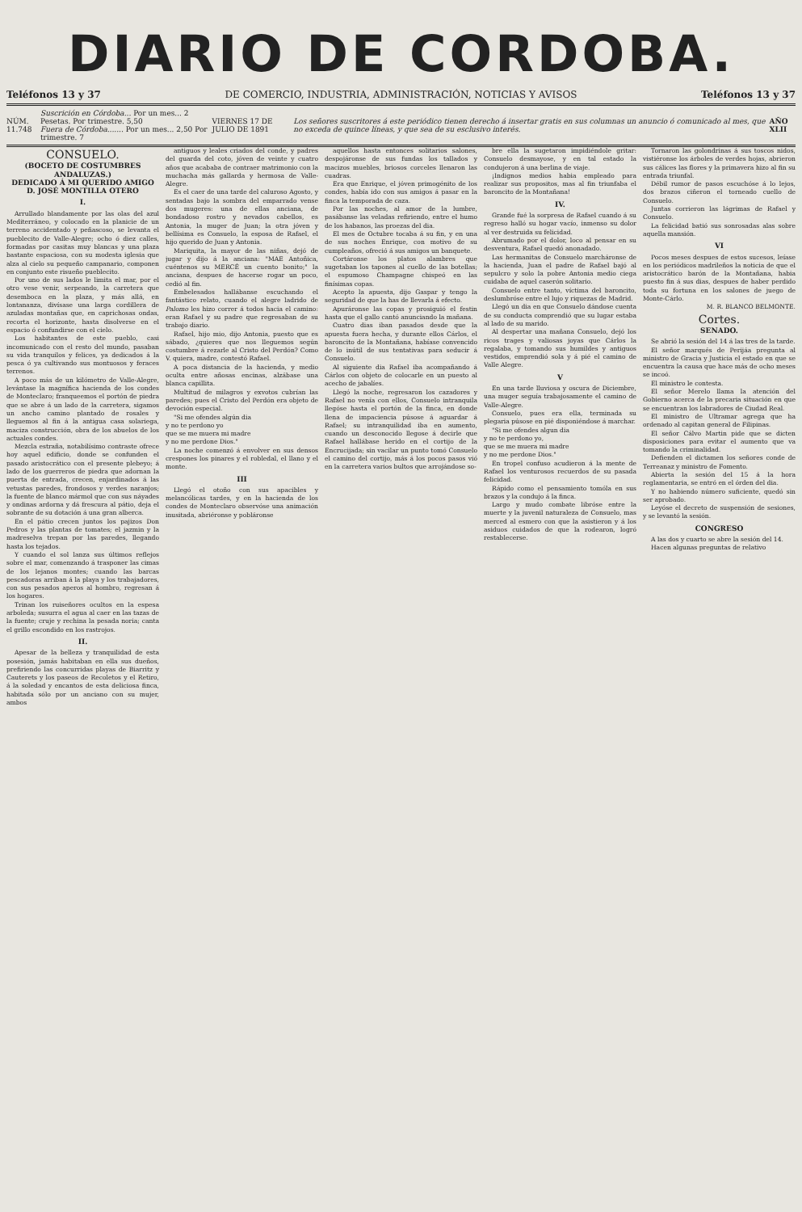DIARIO DE CORDOBA.
Teléfonos 13 y 37 DE COMERCIO, INDUSTRIA, ADMINISTRACIÓN, NOTICIAS Y AVISOS Teléfonos 13 y 37
NÚM. 11.748 Suscrición en Córdoba... Por un mes... 2 Pesetas. Por trimestre. 5,50
Fuera de Córdoba....... Por un mes... 2,50 Por trimestre. 7 VIERNES 17 DE JULIO DE 1891 Los señores suscritores á este periódico tienen derecho á insertar gratis en sus columnas un anuncio ó comunicado al mes, que no exceda de quince líneas, y que sea de su esclusivo interés. AÑO XLII
CONSUELO.
(BOCETO DE COSTUMBRES ANDALUZAS.)
DEDICADO Á MI QUERIDO AMIGO D. JOSÉ MONTILLA OTERO
I.
Arrullado blandamente por las olas del azul Mediterráneo, y colocado en la planicie de un terreno accidentado y peñascoso, se levanta el pueblecito de Valle-Alegre; ocho ó diez calles, formadas por casitas muy blancas y una plaza bastante espaciosa, con su modesta iglesia que alza al cielo su pequeño campanario, componen en conjunto este risueño pueblecito.
Por uno de sus lados le limita el mar, por el otro vese venir, serpeando, la carretera que desemboca en la plaza, y más allá, en lontananza, divísase una larga cordillera de azuladas montañas que, en caprichosas ondas, recorta el horizonte, hasta disolverse en el espacio ó confundirse con el cielo.
Los habitantes de este pueblo, casi incomunicado con el resto del mundo, pasaban su vida tranquilos y felices, ya dedicados á la pesca ó ya cultivando sus montuosos y feraces terrenos.
A poco más de un kilómetro de Valle-Alegre, levántase la magnífica hacienda de los condes de Monteclaro; franqueemos el portón de piedra que se abre á un lado de la carretera, sigamos un ancho camino plantado de rosales y lleguemos al fin á la antigua casa solariega, maciza construcción, obra de los abuelos de los actuales condes.
Mezcla estraña, notabilísimo contraste ofrece hoy aquel edificio, donde se confunden el pasado aristocrático con el presente plebeyo; á lado de los guerreros de piedra que adornan la puerta de entrada, crecen, enjardinados á las vetustas paredes, frondosos y verdes naranjos; la fuente de blanco mármol que con sus náyades y ondinas ardorna y dá frescura al pátio, deja el sobrante de su dotación á una gran alberca.
En el pátio crecen juntos los pajizos Don Pedros y las plantas de tomates; el jazmin y la madreselva trepan por las paredes, llegando hasta los tejados.
Y cuando el sol lanza sus últimos reflejos sobre el mar, comenzando á trasponer las cimas de los lejanos montes; cuando las barcas pescadoras arriban á la playa y los trabajadores, con sus pesados aperos al hombro, regresan á los hogares.
Trinan los ruiseñores ocultos en la espesa arboleda; susurra el agua al caer en las tazas de la fuente; cruje y rechina la pesada noria; canta el grillo escondido en los rastrojos.
II.
Apesar de la belleza y tranquilidad de esta posesión, jamás habitaban en ella sus dueños, prefiriendo las concurridas playas de Biarritz y Cauterets y los paseos de Recoletos y el Retiro, á la soledad y encantos de esta deliciosa finca, habitada sólo por un anciano con su mujer, ambos
antiguos y leales criados del conde, y padres del guarda del coto, jóven de veinte y cuatro años que acababa de contraer matrimonio con la muchacha más gallarda y hermosa de Valle-Alegre.
Es el caer de una tarde del caluroso Agosto, y sentadas bajo la sombra del emparrado vense dos mugeres: una de ellas anciana, de bondadoso rostro y nevados cabellos, es Antonia, la muger de Juan; la otra jóven y bellísima es Consuelo, la esposa de Rafael, el hijo querido de Juan y Antonia.
Mariquita, la mayor de las niñas, dejó de jugar y dijo á la anciana: "MAE Antoñica, cuéntenos su MERCÉ un cuento bonito;" la anciana, despues de hacerse rogar un poco, cedió al fin.
Embelesados hallábanse escuchando el fantástico relato, cuando el alegre ladrido de Palomo les hizo correr á todos hacia el camino: eran Rafael y su padre que regresaban de su trabajo diario.
Rafael, hijo mio, dijo Antonia, puesto que es sábado, ¿quieres que nos lleguemos según costumbre á rezarle al Cristo del Perdón? Como V. quiera, madre, contestó Rafael.
A poca distancia de la hacienda, y medio oculta entre añosas encinas, alzábase una blanca capillita.
Multitud de milagros y exvotos cubrían las paredes; pues el Cristo del Perdón era objeto de devoción especial.
"Si me ofendes algún dia
y no te perdono yo
que se me muera mi madre
y no me perdone Dios."
La noche comenzó á envolver en sus densos crespones los pinares y el robledal, el llano y el monte.
III
Llegó el otoño con sus apacibles y melancólicas tardes, y en la hacienda de los condes de Monteclaro observóse una animación inusitada, abriéronse y pobláronse
aquellos hasta entonces solitarios salones, despojáronse de sus fundas los tallados y macizos muebles, briosos corceles llenaron las cuadras.
Era que Enrique, el jóven primogénito de los condes, había ido con sus amigos á pasar en la finca la temporada de caza.
Por las noches, al amor de la lumbre, pasábanse las veladas refiriendo, entre el humo de los habanos, las proezas del dia.
El mes de Octubre tocaba á su fin, y en una de sus noches Enrique, con motivo de su cumpleaños, ofreció á sus amigos un banquete.
Cortáronse los platos alambres que sugetaban los tapones al cuello de las botellas; el espumoso Champagne chispeó en las finísimas copas.
Acepto la apuesta, dijo Gaspar y tengo la seguridad de que la has de llevarla á efecto.
Apuráronse las copas y prosiguió el festin hasta que el gallo cantó anunciando la mañana.
Cuatro dias iban pasados desde que la apuesta fuera hecha, y durante ellos Cárlos, el baroncito de la Montañana, habíase convencido de lo inútil de sus tentativas para seducir á Consuelo.
Al siguiente dia Rafael iba acompañando á Cárlos con objeto de colocarle en un puesto al acecho de jabalíes.
Llegó la noche, regresaron los cazadores y Rafael no venía con ellos, Consuelo intranquila llegóse hasta el portón de la finca, en donde llena de impaciencia púsose á aguardar á Rafael; su intranquilidad iba en aumento, cuando un desconocido llegose á decirle que Rafael hallábase herido en el cortijo de la Encrucijada; sin vacilar un punto tomó Consuelo el camino del cortijo, más á los pocos pasos vió en la carretera varios bultos que arrojándose so-
bre ella la sugetaron impidiéndole gritar: Consuelo desmayose, y en tal estado la condujeron á una berlina de viaje.
¡Indignos medios habia empleado para realizar sus propositos, mas al fin triunfaba el baroncito de la Montañana!
IV.
Grande fué la sorpresa de Rafael cuando á su regreso halló su hogar vacío, inmenso su dolor al ver destruida su felicidad.
Abrumado por el dolor, loco al pensar en su desventura, Rafael quedó anonadado.
Las hermanitas de Consuelo marcháronse de la hacienda, Juan el padre de Rafael bajó al sepulcro y solo la pobre Antonia medio ciega cuidaba de aquel caserón solitario.
Consuelo entre tanto, víctima del baroncito, deslumbróse entre el lujo y riquezas de Madrid.
Llegó un dia en que Consuelo dándose cuenta de su conducta comprendió que su lugar estaba al lado de su marido.
Al despertar una mañana Consuelo, dejó los ricos trages y valiosas joyas que Cárlos la regalaba, y tomando sus humildes y antiguos vestidos, emprendió sola y á pié el camino de Valle Alegre.
V
En una tarde lluviosa y oscura de Diciembre, una muger seguía trabajosamente el camino de Valle-Alegre.
Consuelo, pues era ella, terminada su plegaria púsose en pié disponiéndose á marchar.
"Si me ofendes algun dia
y no te perdono yo,
que se me muera mi madre
y no me perdone Dios."
En tropel confuso acudieron á la mente de Rafael los venturosos recuerdos de su pasada felicidad.
Rápido como el pensamiento tomóla en sus brazos y la condujo á la finca.
Largo y mudo combate libróse entre la muerte y la juvenil naturaleza de Consuelo, mas merced al esmero con que la asistieron y á los asiduos cuidados de que la rodearon, logró restablecerse.
Tornaron las golondrinas á sus toscos nidos, vistiéronse los árboles de verdes hojas, abrieron sus cálices las flores y la primavera hizo al fin su entrada triunfal.
Débil rumor de pasos escuchóse á lo lejos, dos brazos ciñeron el torneado cuello de Consuelo.
Juntas corrieron las lágrimas de Rafael y Consuelo.
La felicidad batió sus sonrosadas alas sobre aquella mansión.
VI
Pocos meses despues de estos sucesos, leíase en los periódicos madrileños la noticia de que el aristocrático barón de la Montañana, habia puesto fin á sus dias, despues de haber perdido toda su fortuna en los salones de juego de Monte-Cárlo.
M. R. BLANCO BELMONTE.
Cortes.
SENADO.
Se abrió la sesión del 14 á las tres de la tarde.
El señor marqués de Perijáa pregunta al ministro de Gracia y Justicia el estado en que se encuentra la causa que hace más de ocho meses se incoó.
El ministro le contesta.
El señor Merelo llama la atención del Gobierno acerca de la precaria situación en que se encuentran los labradores de Ciudad Real.
El ministro de Ultramar agrega que ha ordenado al capitan general de Filipinas.
El señor Cálvo Martin pide que se dicten disposiciones para evitar el aumento que va tomando la criminalidad.
Defienden el dictamen los señores conde de Terreanaz y ministro de Fomento.
Abierta la sesión del 15 á la hora reglamentaria, se entró en el órden del dia.
Y no habiendo número suficiente, quedó sin ser aprobado.
Leyóse el decreto de suspensión de sesiones, y se levantó la sesión.
CONGRESO
A las dos y cuarto se abre la sesión del 14.
Hacen algunas preguntas de relativo